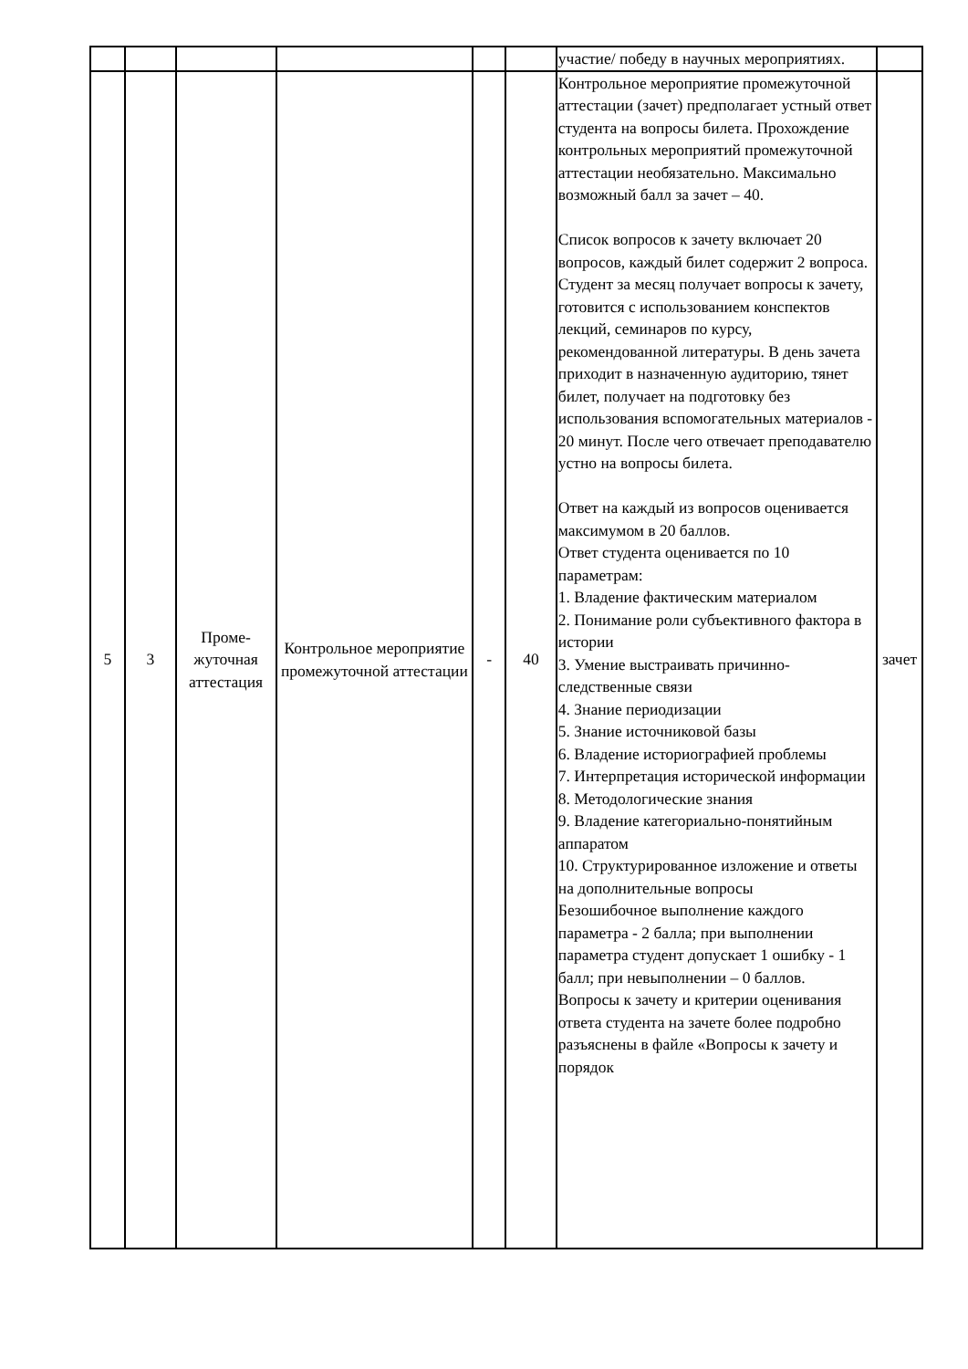| | | | | | | участие/ победу в научных мероприятиях. | |
| 5 | 3 | Проме- жуточная аттестация | Контрольное мероприятие промежуточной аттестации | - | 40 | Контрольное мероприятие промежуточной аттестации (зачет) предполагает устный ответ студента на вопросы билета. Прохождение контрольных мероприятий промежуточной аттестации необязательно. Максимально возможный балл за зачет – 40. Список вопросов к зачету включает 20 вопросов, каждый билет содержит 2 вопроса. Студент за месяц получает вопросы к зачету, готовится с использованием конспектов лекций, семинаров по курсу, рекомендованной литературы. В день зачета приходит в назначенную аудиторию, тянет билет, получает на подготовку без использования вспомогательных материалов - 20 минут. После чего отвечает преподавателю устно на вопросы билета. Ответ на каждый из вопросов оценивается максимумом в 20 баллов. Ответ студента оценивается по 10 параметрам: 1. Владение фактическим материалом 2. Понимание роли субъективного фактора в истории 3. Умение выстраивать причинно-следственные связи 4. Знание периодизации 5. Знание источниковой базы 6. Владение историографией проблемы 7. Интерпретация исторической информации 8. Методологические знания 9. Владение категориально-понятийным аппаратом 10. Структурированное изложение и ответы на дополнительные вопросы Безошибочное выполнение каждого параметра - 2 балла; при выполнении параметра студент допускает 1 ошибку - 1 балл; при невыполнении – 0 баллов. Вопросы к зачету и критерии оценивания ответа студента на зачете более подробно разъяснены в файле «Вопросы к зачету и порядок | зачет |